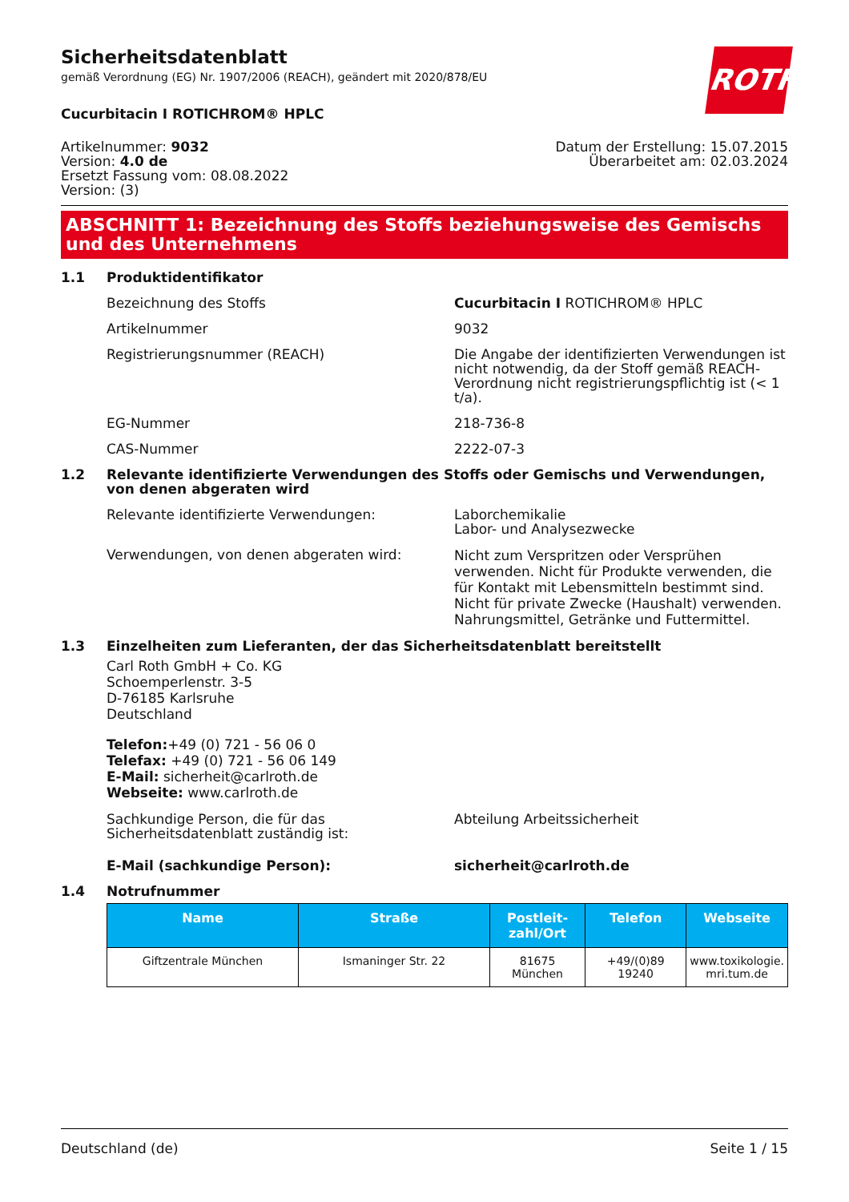ROTH
Sicherheitsdatenblatt
gemäß Verordnung (EG) Nr. 1907/2006 (REACH), geändert mit 2020/878/EU
Cucurbitacin I ROTICHROM® HPLC
Artikelnummer: 9032
Version: 4.0 de
Ersetzt Fassung vom: 08.08.2022
Version: (3)
Datum der Erstellung: 15.07.2015
Überarbeitet am: 02.03.2024
ABSCHNITT 1: Bezeichnung des Stoffs beziehungsweise des Gemischs und des Unternehmens
1.1 Produktidentifikator
Bezeichnung des Stoffs Cucurbitacin I ROTICHROM® HPLC
Artikelnummer 9032
Registrierungsnummer (REACH) Die Angabe der identifizierten Verwendungen ist nicht notwendig, da der Stoff gemäß REACH-Verordnung nicht registrierungspflichtig ist (< 1 t/a).
EG-Nummer 218-736-8
CAS-Nummer 2222-07-3
1.2 Relevante identifizierte Verwendungen des Stoffs oder Gemischs und Verwendungen, von denen abgeraten wird
Relevante identifizierte Verwendungen: Laborchemikalie
Labor- und Analysezwecke
Verwendungen, von denen abgeraten wird:
Nicht zum Verspritzen oder Versprühen verwenden. Nicht für Produkte verwenden, die für Kontakt mit Lebensmitteln bestimmt sind. Nicht für private Zwecke (Haushalt) verwenden. Nahrungsmittel, Getränke und Futtermittel.
1.3 Einzelheiten zum Lieferanten, der das Sicherheitsdatenblatt bereitstellt
Carl Roth GmbH + Co. KG
Schoemperlenstr. 3-5
D-76185 Karlsruhe
Deutschland
Telefon:+49 (0) 721 - 56 06 0
Telefax: +49 (0) 721 - 56 06 149
E-Mail: sicherheit@carlroth.de
Webseite: www.carlroth.de
Sachkundige Person, die für das Sicherheitsdatenblatt zuständig ist:
Abteilung Arbeitssicherheit
E-Mail (sachkundige Person): sicherheit@carlroth.de
1.4 Notrufnummer
| Name | Straße | Postleit- zahl/Ort | Telefon | Webseite |
| --- | --- | --- | --- | --- |
| Giftzentrale München | Ismaninger Str. 22 | 81675 München | +49/(0)89 19240 | www.toxikologie. mri.tum.de |
Deutschland (de) Seite 1 / 15